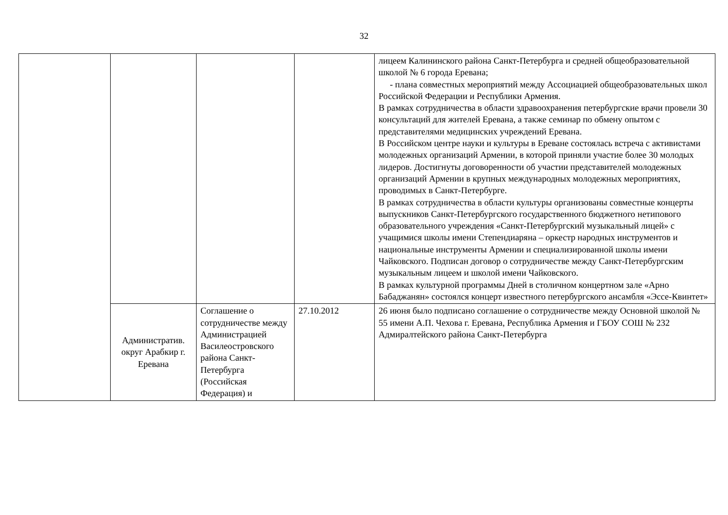32
| | | | | лицеем Калининского района Санкт-Петербурга и средней общеобразовательной школой № 6 города Еревана; - плана совместных мероприятий между Ассоциацией общеобразовательных школ Российской Федерации и Республики Армения. В рамках сотрудничества в области здравоохранения петербургские врачи провели 30 консультаций для жителей Еревана, а также семинар по обмену опытом с представителями медицинских учреждений Еревана. В Российском центре науки и культуры в Ереване состоялась встреча с активистами молодежных организаций Армении, в которой приняли участие более 30 молодых лидеров. Достигнуты договоренности об участии представителей молодежных организаций Армении в крупных международных молодежных мероприятиях, проводимых в Санкт-Петербурге. В рамках сотрудничества в области культуры организованы совместные концерты выпускников Санкт-Петербургского государственного бюджетного нетипового образовательного учреждения «Санкт-Петербургский музыкальный лицей» с учащимися школы имени Степендиаряна – оркестр народных инструментов и национальные инструменты Армении и специализированной школы имени Чайковского. Подписан договор о сотрудничестве между Санкт-Петербургским музыкальным лицеем и школой имени Чайковского. В рамках культурной программы Дней в столичном концертном зале «Арно Бабаджанян» состоялся концерт известного петербургского ансамбля «Эссе-Квинтет» |
| | Административ. округ Арабкир г. Еревана | Соглашение о сотрудничестве между Администрацией Василеостровского района Санкт-Петербурга (Российская Федерация) и | 27.10.2012 | 26 июня было подписано соглашение о сотрудничестве между Основной школой № 55 имени А.П. Чехова г. Еревана, Республика Армения и ГБОУ СОШ № 232 Адмиралтейского района Санкт-Петербурга |